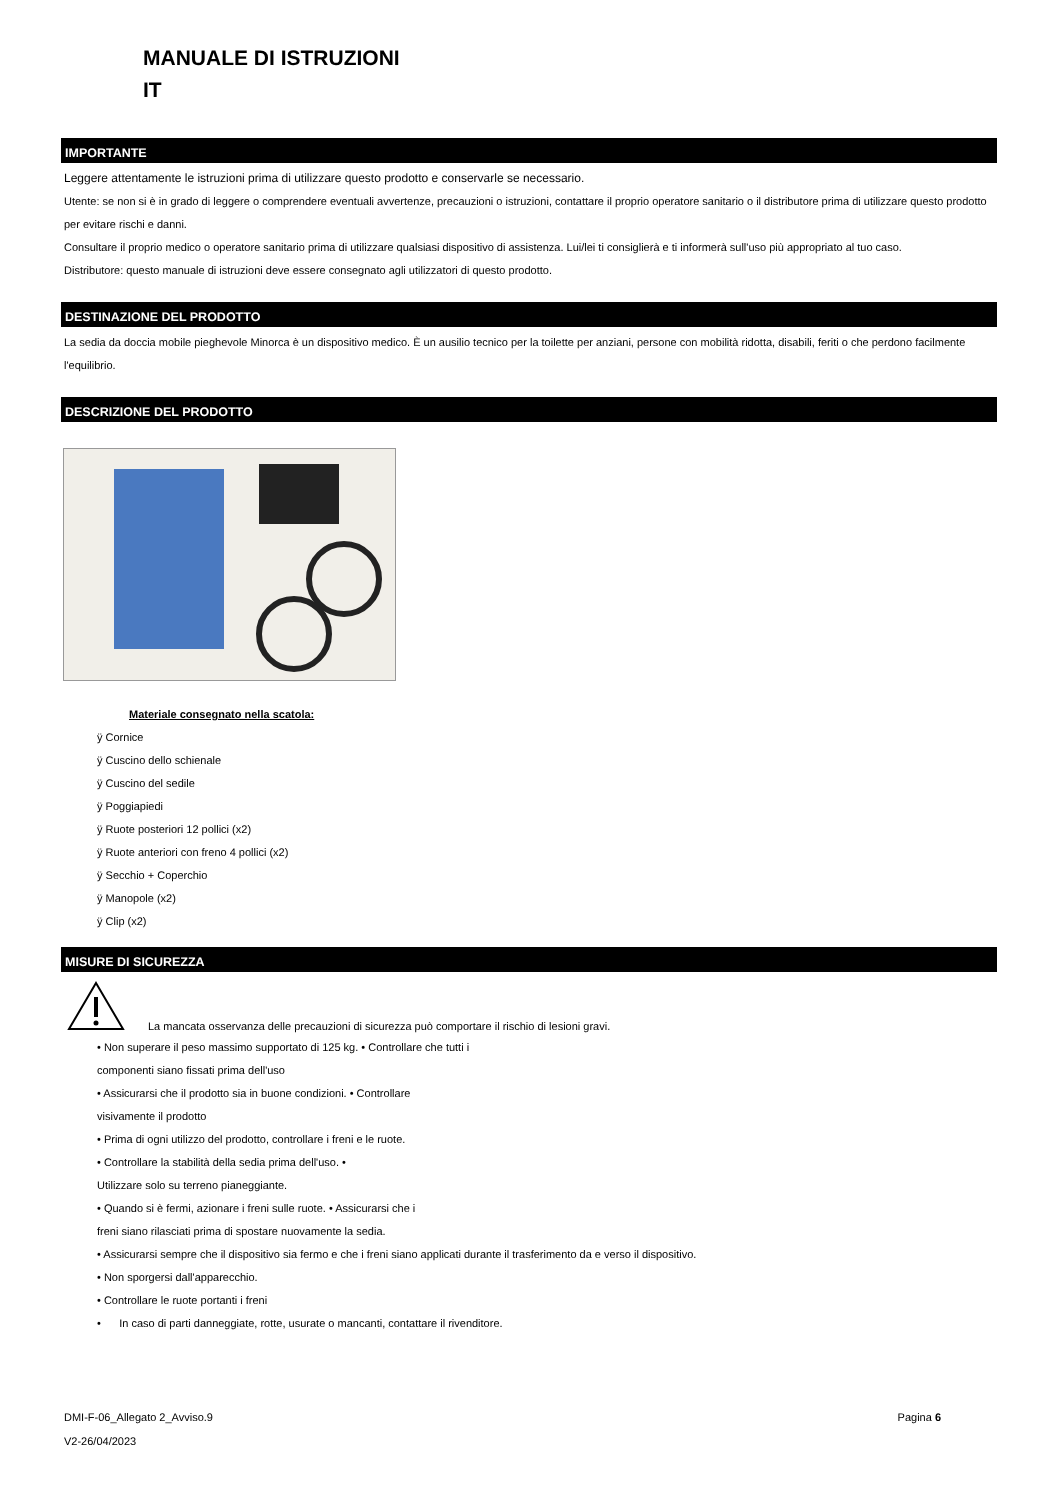MANUALE DI ISTRUZIONI
IT
IMPORTANTE
Leggere attentamente le istruzioni prima di utilizzare questo prodotto e conservarle se necessario.
Utente: se non si è in grado di leggere o comprendere eventuali avvertenze, precauzioni o istruzioni, contattare il proprio operatore sanitario o il distributore prima di utilizzare questo prodotto per evitare rischi e danni.
Consultare il proprio medico o operatore sanitario prima di utilizzare qualsiasi dispositivo di assistenza. Lui/lei ti consiglierà e ti informerà sull'uso più appropriato al tuo caso.
Distributore: questo manuale di istruzioni deve essere consegnato agli utilizzatori di questo prodotto.
DESTINAZIONE DEL PRODOTTO
La sedia da doccia mobile pieghevole Minorca è un dispositivo medico. È un ausilio tecnico per la toilette per anziani, persone con mobilità ridotta, disabili, feriti o che perdono facilmente l'equilibrio.
DESCRIZIONE DEL PRODOTTO
Materiale consegnato nella scatola:
ÿ Cornice
ÿ Cuscino dello schienale
ÿ Cuscino del sedile
ÿ Poggiapiedi
ÿ Ruote posteriori 12 pollici (x2)
ÿ Ruote anteriori con freno 4 pollici (x2)
ÿ Secchio + Coperchio
ÿ Manopole (x2)
ÿ Clip (x2)
MISURE DI SICUREZZA
La mancata osservanza delle precauzioni di sicurezza può comportare il rischio di lesioni gravi.
• Non superare il peso massimo supportato di 125 kg. • Controllare che tutti i
componenti siano fissati prima dell'uso
• Assicurarsi che il prodotto sia in buone condizioni. • Controllare
visivamente il prodotto
• Prima di ogni utilizzo del prodotto, controllare i freni e le ruote.
• Controllare la stabilità della sedia prima dell'uso. •
Utilizzare solo su terreno pianeggiante.
• Quando si è fermi, azionare i freni sulle ruote. • Assicurarsi che i
freni siano rilasciati prima di spostare nuovamente la sedia.
• Assicurarsi sempre che il dispositivo sia fermo e che i freni siano applicati durante il trasferimento da e verso il dispositivo.
• Non sporgersi dall'apparecchio.
• Controllare le ruote portanti i freni
• In caso di parti danneggiate, rotte, usurate o mancanti, contattare il rivenditore.
DMI-F-06_Allegato 2_Avviso.9
V2-26/04/2023
Pagina 6